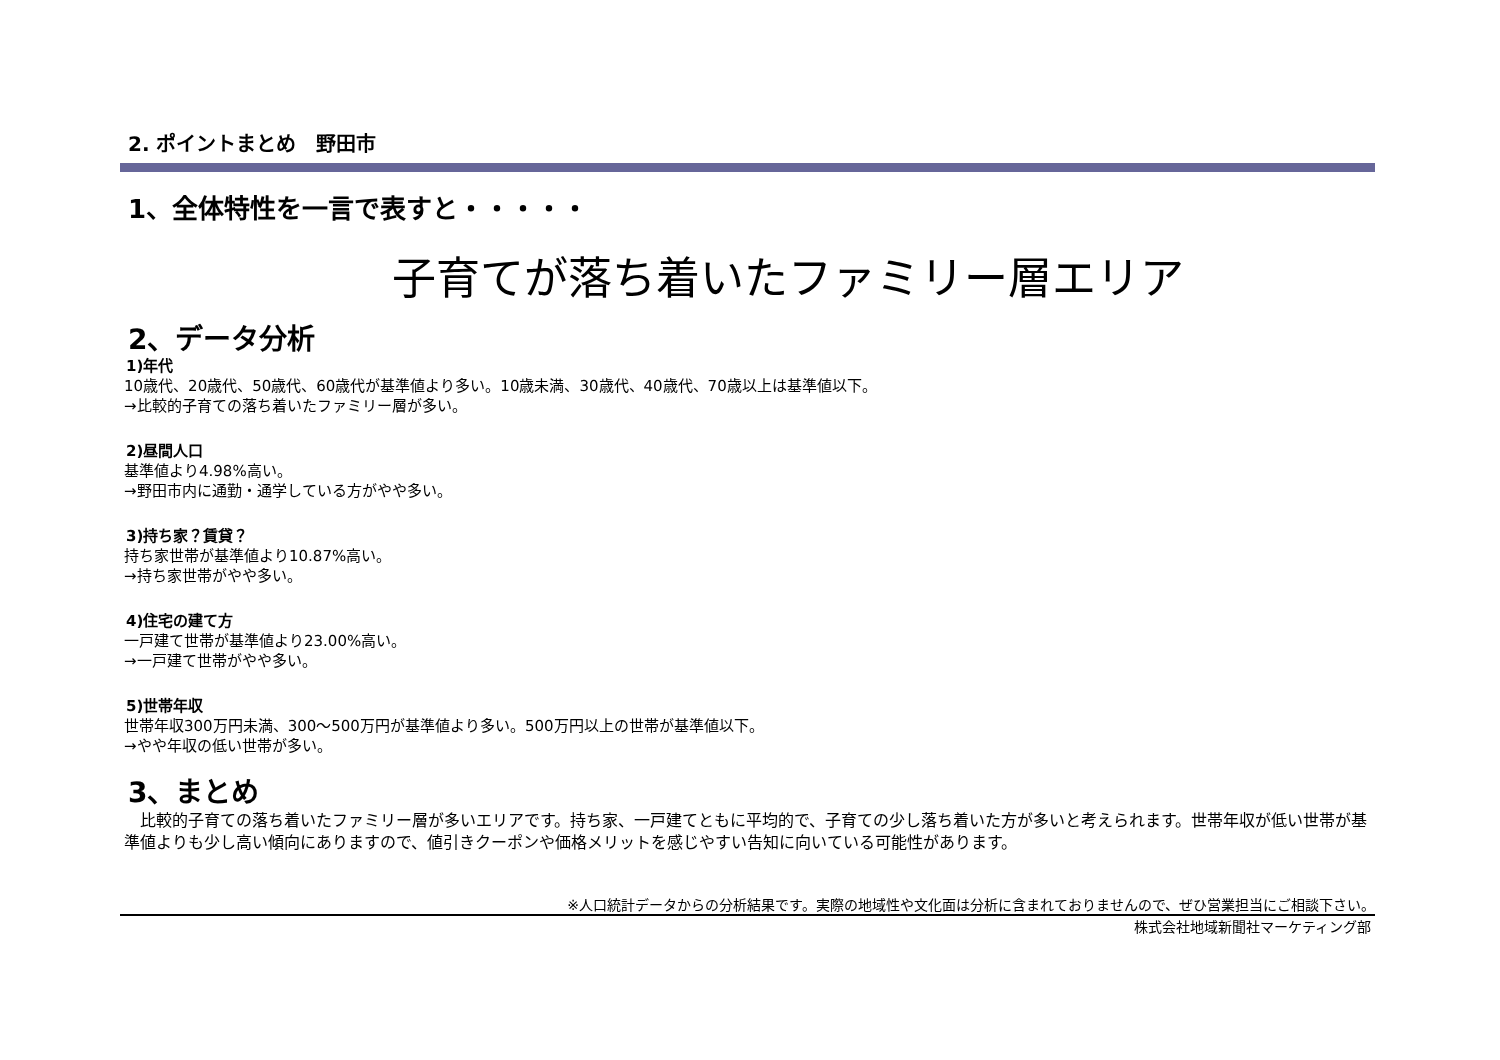2. ポイントまとめ　野田市
1、全体特性を一言で表すと・・・・・
子育てが落ち着いたファミリー層エリア
2、データ分析
1)年代
10歳代、20歳代、50歳代、60歳代が基準値より多い。10歳未満、30歳代、40歳代、70歳以上は基準値以下。
→比較的子育ての落ち着いたファミリー層が多い。
2)昼間人口
基準値より4.98%高い。
→野田市内に通勤・通学している方がやや多い。
3)持ち家？賃貸？
持ち家世帯が基準値より10.87%高い。
→持ち家世帯がやや多い。
4)住宅の建て方
一戸建て世帯が基準値より23.00%高い。
→一戸建て世帯がやや多い。
5)世帯年収
世帯年収300万円未満、300～500万円が基準値より多い。500万円以上の世帯が基準値以下。
→やや年収の低い世帯が多い。
3、まとめ
　比較的子育ての落ち着いたファミリー層が多いエリアです。持ち家、一戸建てともに平均的で、子育ての少し落ち着いた方が多いと考えられます。世帯年収が低い世帯が基準値よりも少し高い傾向にありますので、値引きクーポンや価格メリットを感じやすい告知に向いている可能性があります。
※人口統計データからの分析結果です。実際の地域性や文化面は分析に含まれておりませんので、ぜひ営業担当にご相談下さい。
株式会社地域新聞社マーケティング部